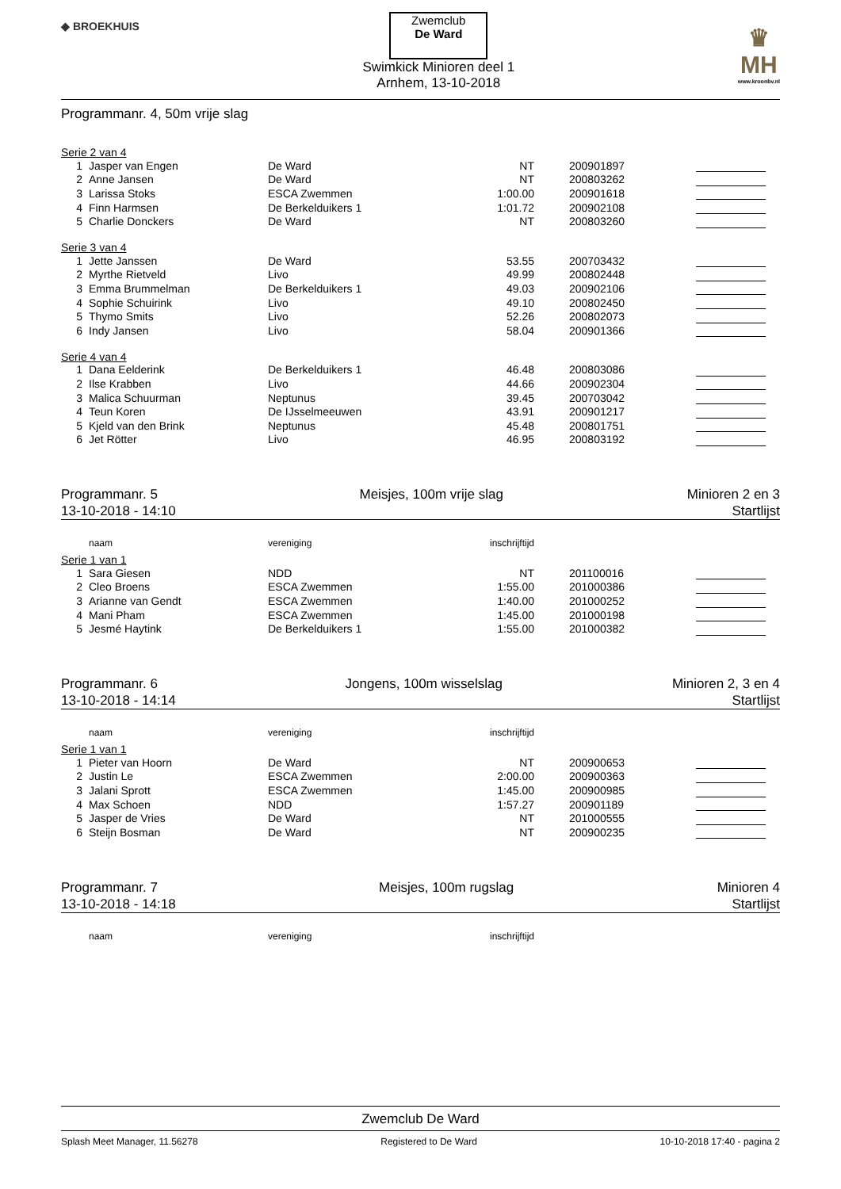◆ BROEKHUIS
Zwemclub
De Ward
Swimkick Minioren deel 1
Arnhem, 13-10-2018
♛
MH
www.kroonbv.nl
Programmanr. 4, 50m vrije slag
Serie 2 van 4
| 1 | Jasper van Engen | De Ward | NT | 200901897 | |
| 2 | Anne Jansen | De Ward | NT | 200803262 | |
| 3 | Larissa Stoks | ESCA Zwemmen | 1:00.00 | 200901618 | |
| 4 | Finn Harmsen | De Berkelduikers 1 | 1:01.72 | 200902108 | |
| 5 | Charlie Donckers | De Ward | NT | 200803260 | |
Serie 3 van 4
| 1 | Jette Janssen | De Ward | 53.55 | 200703432 | |
| 2 | Myrthe Rietveld | Livo | 49.99 | 200802448 | |
| 3 | Emma Brummelman | De Berkelduikers 1 | 49.03 | 200902106 | |
| 4 | Sophie Schuirink | Livo | 49.10 | 200802450 | |
| 5 | Thymo Smits | Livo | 52.26 | 200802073 | |
| 6 | Indy Jansen | Livo | 58.04 | 200901366 | |
Serie 4 van 4
| 1 | Dana Eelderink | De Berkelduikers 1 | 46.48 | 200803086 | |
| 2 | Ilse Krabben | Livo | 44.66 | 200902304 | |
| 3 | Malica Schuurman | Neptunus | 39.45 | 200703042 | |
| 4 | Teun Koren | De IJsselmeeuwen | 43.91 | 200901217 | |
| 5 | Kjeld van den Brink | Neptunus | 45.48 | 200801751 | |
| 6 | Jet Rötter | Livo | 46.95 | 200803192 | |
Programmanr. 5
13-10-2018 - 14:10
Meisjes, 100m vrije slag Minioren 2 en 3
Startlijst
| | naam | vereniging | inschrijftijd | | |
| --- | --- | --- | --- | --- | --- |
Serie 1 van 1
| 1 | Sara Giesen | NDD | NT | 201100016 | |
| 2 | Cleo Broens | ESCA Zwemmen | 1:55.00 | 201000386 | |
| 3 | Arianne van Gendt | ESCA Zwemmen | 1:40.00 | 201000252 | |
| 4 | Mani Pham | ESCA Zwemmen | 1:45.00 | 201000198 | |
| 5 | Jesmé Haytink | De Berkelduikers 1 | 1:55.00 | 201000382 | |
Programmanr. 6
13-10-2018 - 14:14
Jongens, 100m wisselslag Minioren 2, 3 en 4
Startlijst
| | naam | vereniging | inschrijftijd | | |
| --- | --- | --- | --- | --- | --- |
Serie 1 van 1
| 1 | Pieter van Hoorn | De Ward | NT | 200900653 | |
| 2 | Justin Le | ESCA Zwemmen | 2:00.00 | 200900363 | |
| 3 | Jalani Sprott | ESCA Zwemmen | 1:45.00 | 200900985 | |
| 4 | Max Schoen | NDD | 1:57.27 | 200901189 | |
| 5 | Jasper de Vries | De Ward | NT | 201000555 | |
| 6 | Steijn Bosman | De Ward | NT | 200900235 | |
Programmanr. 7
13-10-2018 - 14:18
Meisjes, 100m rugslag Minioren 4
Startlijst
| | naam | vereniging | inschrijftijd | | |
| --- | --- | --- | --- | --- | --- |
Zwemclub De Ward
Splash Meet Manager, 11.56278 Registered to De Ward 10-10-2018 17:40 - pagina 2